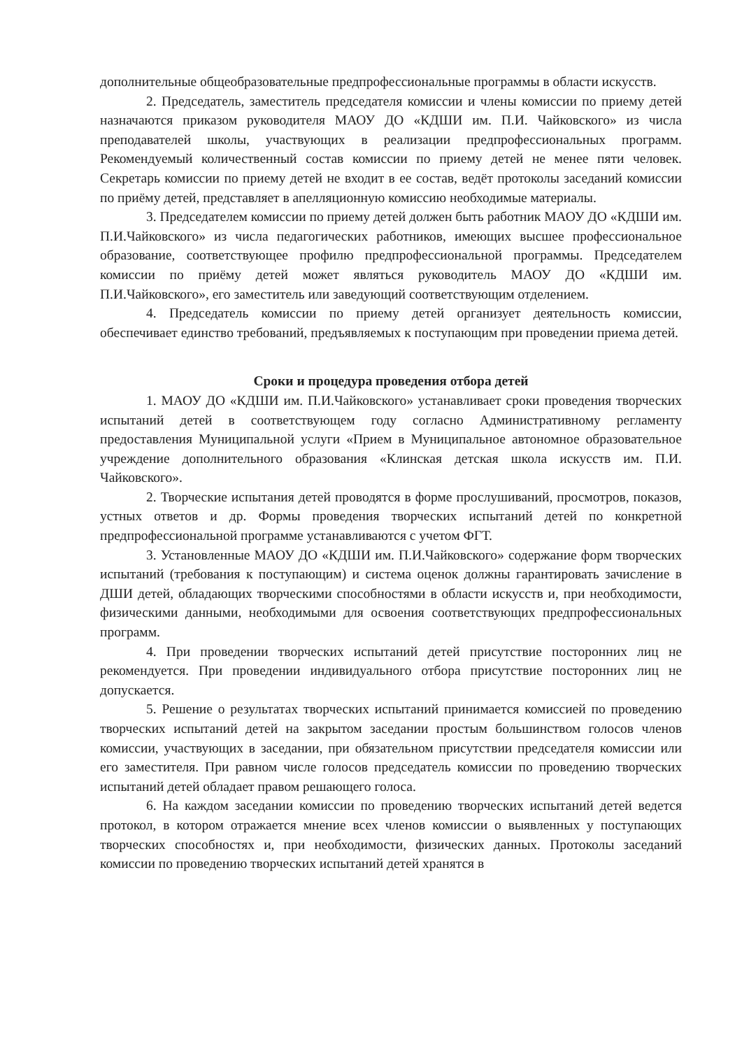дополнительные общеобразовательные предпрофессиональные программы в области искусств.
2. Председатель, заместитель председателя комиссии и члены комиссии по приему детей назначаются приказом руководителя МАОУ ДО «КДШИ им. П.И. Чайковского» из числа преподавателей школы, участвующих в реализации предпрофессиональных программ. Рекомендуемый количественный состав комиссии по приему детей не менее пяти человек. Секретарь комиссии по приему детей не входит в ее состав, ведёт протоколы заседаний комиссии по приёму детей, представляет в апелляционную комиссию необходимые материалы.
3. Председателем комиссии по приему детей должен быть работник МАОУ ДО «КДШИ им. П.И.Чайковского» из числа педагогических работников, имеющих высшее профессиональное образование, соответствующее профилю предпрофессиональной программы. Председателем комиссии по приёму детей может являться руководитель МАОУ ДО «КДШИ им. П.И.Чайковского», его заместитель или заведующий соответствующим отделением.
4. Председатель комиссии по приему детей организует деятельность комиссии, обеспечивает единство требований, предъявляемых к поступающим при проведении приема детей.
Сроки и процедура проведения отбора детей
1. МАОУ ДО «КДШИ им. П.И.Чайковского» устанавливает сроки проведения творческих испытаний детей в соответствующем году согласно Административному регламенту предоставления Муниципальной услуги «Прием в Муниципальное автономное образовательное учреждение дополнительного образования «Клинская детская школа искусств им. П.И. Чайковского».
2. Творческие испытания детей проводятся в форме прослушиваний, просмотров, показов, устных ответов и др. Формы проведения творческих испытаний детей по конкретной предпрофессиональной программе устанавливаются с учетом ФГТ.
3. Установленные МАОУ ДО «КДШИ им. П.И.Чайковского» содержание форм творческих испытаний (требования к поступающим) и система оценок должны гарантировать зачисление в ДШИ детей, обладающих творческими способностями в области искусств и, при необходимости, физическими данными, необходимыми для освоения соответствующих предпрофессиональных программ.
4. При проведении творческих испытаний детей присутствие посторонних лиц не рекомендуется. При проведении индивидуального отбора присутствие посторонних лиц не допускается.
5. Решение о результатах творческих испытаний принимается комиссией по проведению творческих испытаний детей на закрытом заседании простым большинством голосов членов комиссии, участвующих в заседании, при обязательном присутствии председателя комиссии или его заместителя. При равном числе голосов председатель комиссии по проведению творческих испытаний детей обладает правом решающего голоса.
6. На каждом заседании комиссии по проведению творческих испытаний детей ведется протокол, в котором отражается мнение всех членов комиссии о выявленных у поступающих творческих способностях и, при необходимости, физических данных. Протоколы заседаний комиссии по проведению творческих испытаний детей хранятся в